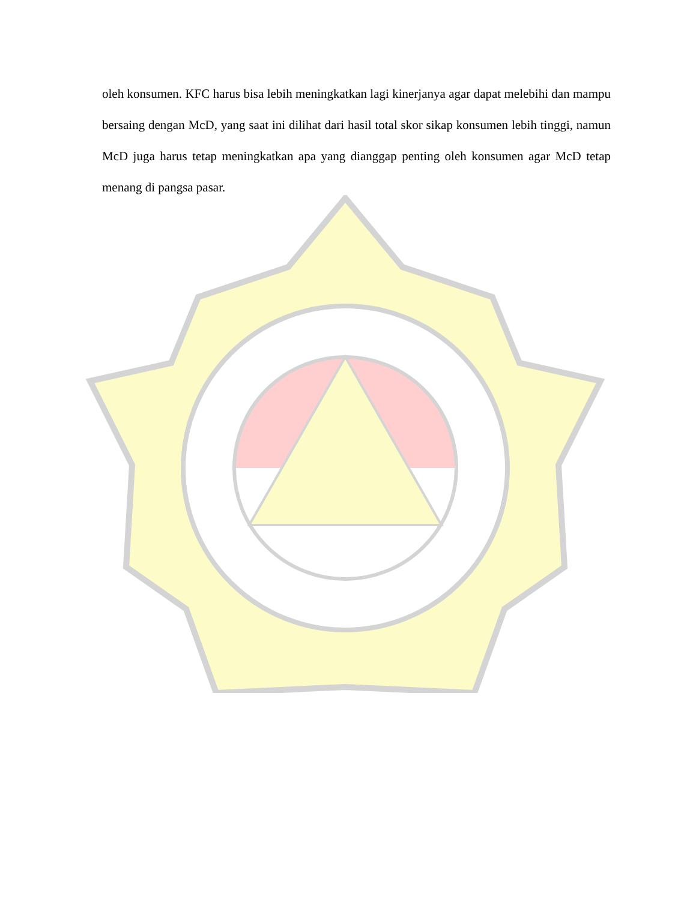oleh konsumen. KFC harus bisa lebih meningkatkan lagi kinerjanya agar dapat melebihi dan mampu bersaing dengan McD, yang saat ini dilihat dari hasil total skor sikap konsumen lebih tinggi, namun McD juga harus tetap meningkatkan apa yang dianggap penting oleh konsumen agar McD tetap menang di pangsa pasar.